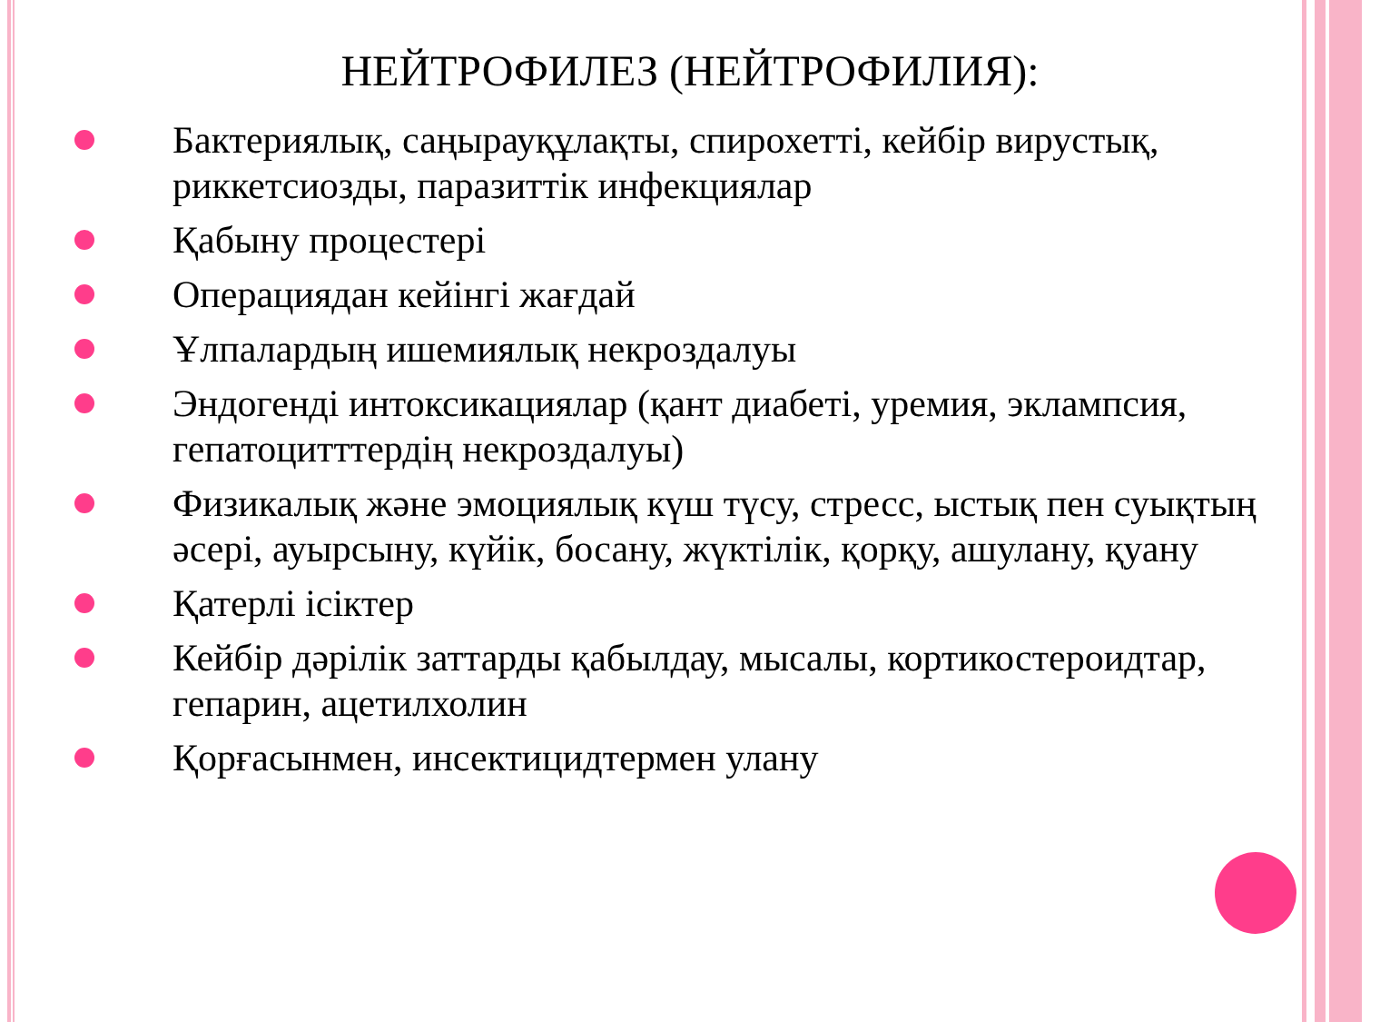НЕЙТРОФИЛЕЗ (НЕЙТРОФИЛИЯ):
Бактериялық, саңырауқұлақты, спирохетті, кейбір вирустық, риккетсиозды, паразиттік инфекциялар
Қабыну процестері
Операциядан кейінгі жағдай
Ұлпалардың ишемиялық некроздалуы
Эндогенді интоксикациялар (қант диабеті, уремия, эклампсия, гепатоцитттердің некроздалуы)
Физикалық және эмоциялық күш түсу, стресс, ыстық пен суықтың әсері, ауырсыну, күйік, босану, жүктілік, қорқу, ашулану, қуану
Қатерлі ісіктер
Кейбір дәрілік заттарды қабылдау, мысалы, кортикостероидтар, гепарин, ацетилхолин
Қорғасынмен, инсектицидтермен улану